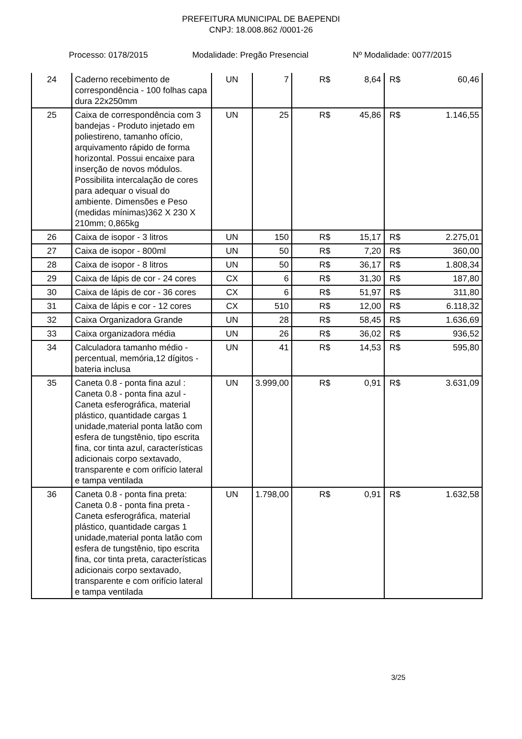PREFEITURA MUNICIPAL DE BAEPENDI
CNPJ: 18.008.862 /0001-26
Processo: 0178/2015 Modalidade: Pregão Presencial Nº Modalidade: 0077/2015
| 24 | Caderno recebimento de correspondência - 100 folhas capa dura 22x250mm | UN | 7 | R$ | 8,64 | R$ | 60,46 |
| 25 | Caixa de correspondência com 3 bandejas - Produto injetado em poliestireno, tamanho ofício, arquivamento rápido de forma horizontal. Possui encaixe para inserção de novos módulos. Possibilita intercalação de cores para adequar o visual do ambiente. Dimensões e Peso (medidas mínimas)362 X 230 X 210mm; 0,865kg | UN | 25 | R$ | 45,86 | R$ | 1.146,55 |
| 26 | Caixa de isopor - 3 litros | UN | 150 | R$ | 15,17 | R$ | 2.275,01 |
| 27 | Caixa de isopor - 800ml | UN | 50 | R$ | 7,20 | R$ | 360,00 |
| 28 | Caixa de isopor - 8 litros | UN | 50 | R$ | 36,17 | R$ | 1.808,34 |
| 29 | Caixa de lápis de cor - 24 cores | CX | 6 | R$ | 31,30 | R$ | 187,80 |
| 30 | Caixa de lápis de cor - 36 cores | CX | 6 | R$ | 51,97 | R$ | 311,80 |
| 31 | Caixa de lápis e cor - 12 cores | CX | 510 | R$ | 12,00 | R$ | 6.118,32 |
| 32 | Caixa Organizadora Grande | UN | 28 | R$ | 58,45 | R$ | 1.636,69 |
| 33 | Caixa organizadora média | UN | 26 | R$ | 36,02 | R$ | 936,52 |
| 34 | Calculadora tamanho médio - percentual, memória,12 dígitos - bateria inclusa | UN | 41 | R$ | 14,53 | R$ | 595,80 |
| 35 | Caneta 0.8 - ponta fina azul : Caneta 0.8 - ponta fina azul - Caneta esferográfica, material plástico, quantidade cargas 1 unidade,material ponta latão com esfera de tungstênio, tipo escrita fina, cor tinta azul, características adicionais corpo sextavado, transparente e com orifício lateral e tampa ventilada | UN | 3.999,00 | R$ | 0,91 | R$ | 3.631,09 |
| 36 | Caneta 0.8 - ponta fina preta: Caneta 0.8 - ponta fina preta - Caneta esferográfica, material plástico, quantidade cargas 1 unidade,material ponta latão com esfera de tungstênio, tipo escrita fina, cor tinta preta, características adicionais corpo sextavado, transparente e com orifício lateral e tampa ventilada | UN | 1.798,00 | R$ | 0,91 | R$ | 1.632,58 |
3/25